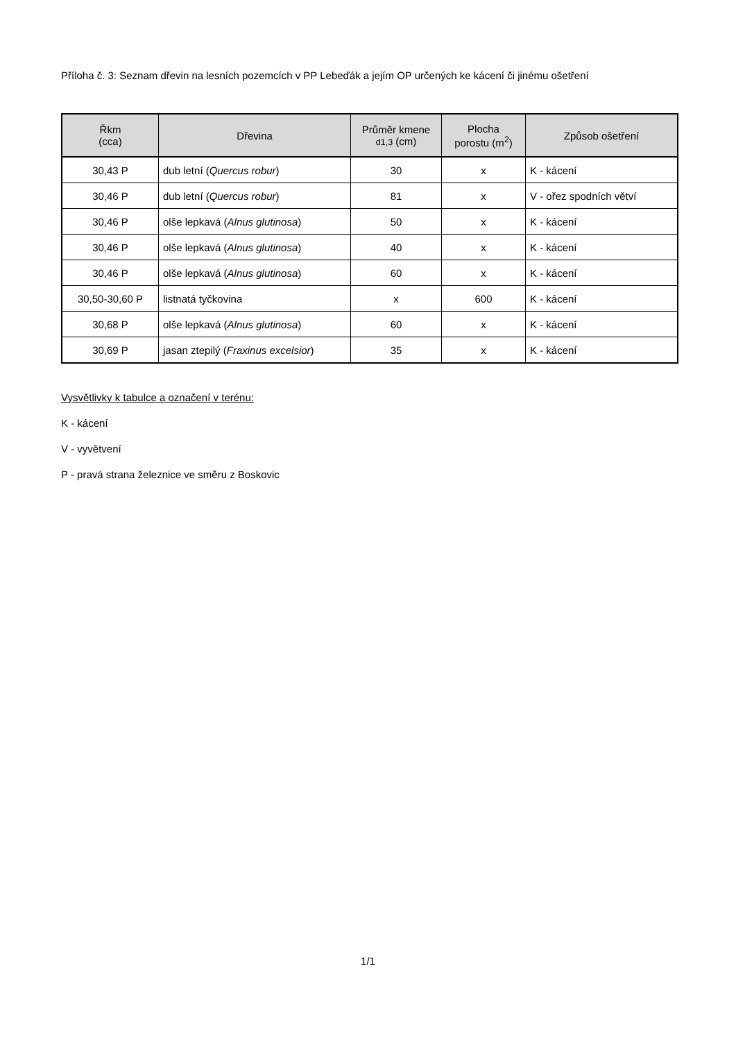Příloha č. 3: Seznam dřevin na lesních pozemcích v PP Lebeďák a jejím OP určených ke kácení či jinému ošetření
| Řkm (cca) | Dřevina | Průměr kmene d1,3 (cm) | Plocha porostu (m<sup>2</sup>) | Způsob ošetření |
| --- | --- | --- | --- | --- |
| 30,43 P | dub letní ( Quercus robur ) | 30 | x | K - kácení |
| 30,46 P | dub letní ( Quercus robur ) | 81 | x | V - ořez spodních větví |
| 30,46 P | olše lepkavá ( Alnus glutinosa ) | 50 | x | K - kácení |
| 30,46 P | olše lepkavá ( Alnus glutinosa ) | 40 | x | K - kácení |
| 30,46 P | olše lepkavá ( Alnus glutinosa ) | 60 | x | K - kácení |
| 30,50-30,60 P | listnatá tyčkovina | x | 600 | K - kácení |
| 30,68 P | olše lepkavá ( Alnus glutinosa ) | 60 | x | K - kácení |
| 30,69 P | jasan ztepilý ( Fraxinus excelsior ) | 35 | x | K - kácení |
Vysvětlivky k tabulce a označení v terénu:
K - kácení
V - vyvětvení
P - pravá strana železnice ve směru z Boskovic
1/1